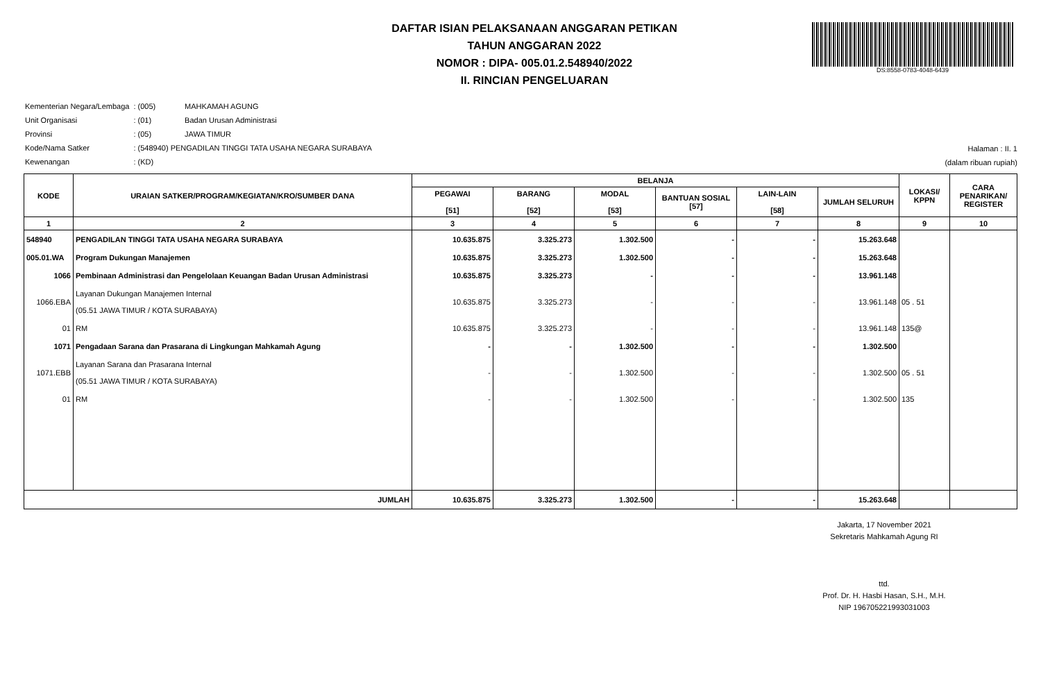DAFTAR ISIAN PELAKSANAAN ANGGARAN PETIKAN
TAHUN ANGGARAN 2022
NOMOR : DIPA- 005.01.2.548940/2022
II. RINCIAN PENGELUARAN
DS:8558-0783-4048-6439
| Kementerian Negara/Lembaga | : (005) | MAHKAMAH AGUNG |
| Unit Organisasi | : (01) | Badan Urusan Administrasi |
| Provinsi | : (05) | JAWA TIMUR |
| Kode/Nama Satker | : (548940) PENGADILAN TINGGI TATA USAHA NEGARA SURABAYA | |
| Kewenangan | : (KD) | |
Halaman : II. 1
(dalam ribuan rupiah)
| KODE | URAIAN SATKER/PROGRAM/KEGIATAN/KRO/SUMBER DANA | BELANJA | | | | | | LOKASI/ KPPN | CARA PENARIKAN/ REGISTER |
| --- | --- | --- | --- | --- | --- | --- | --- | --- | --- |
| | | PEGAWAI [51] | BARANG [52] | MODAL [53] | BANTUAN SOSIAL [57] | LAIN-LAIN [58] | JUMLAH SELURUH | | |
| 1 | 2 | 3 | 4 | 5 | 6 | 7 | 8 | 9 | 10 |
| 548940 | PENGADILAN TINGGI TATA USAHA NEGARA SURABAYA | 10.635.875 | 3.325.273 | 1.302.500 | - | - | 15.263.648 | | |
| 005.01.WA | Program Dukungan Manajemen | 10.635.875 | 3.325.273 | 1.302.500 | - | - | 15.263.648 | | |
| 1066 | Pembinaan Administrasi dan Pengelolaan Keuangan Badan Urusan Administrasi | 10.635.875 | 3.325.273 | - | - | - | 13.961.148 | | |
| 1066.EBA | Layanan Dukungan Manajemen Internal (05.51 JAWA TIMUR / KOTA SURABAYA) | 10.635.875 | 3.325.273 | - | - | - | 13.961.148 | 05 . 51 | |
| 01 | RM | 10.635.875 | 3.325.273 | - | - | - | 13.961.148 | 135@ | |
| 1071 | Pengadaan Sarana dan Prasarana di Lingkungan Mahkamah Agung | - | - | 1.302.500 | - | - | 1.302.500 | | |
| 1071.EBB | Layanan Sarana dan Prasarana Internal (05.51 JAWA TIMUR / KOTA SURABAYA) | - | - | 1.302.500 | - | - | 1.302.500 | 05 . 51 | |
| 01 | RM | - | - | 1.302.500 | - | - | 1.302.500 | 135 | |
| JUMLAH | | 10.635.875 | 3.325.273 | 1.302.500 | - | - | 15.263.648 | | |
Jakarta, 17 November 2021
Sekretaris Mahkamah Agung RI
ttd.
Prof. Dr. H. Hasbi Hasan, S.H., M.H.
NIP 196705221993031003